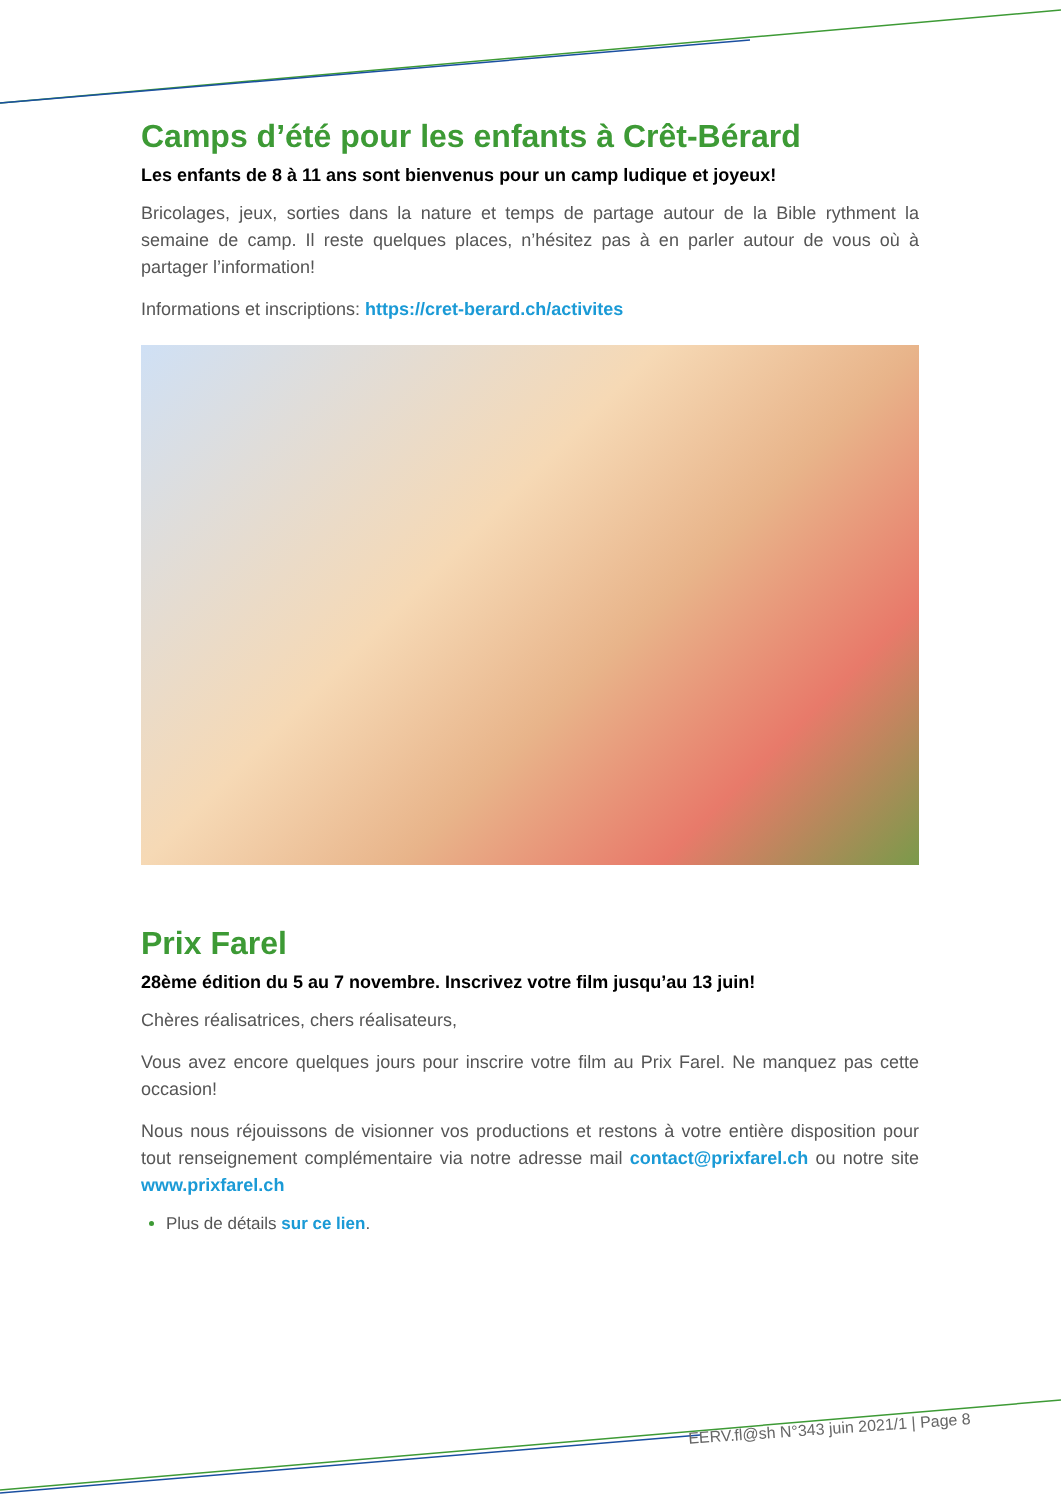Camps d’été pour les enfants à Crêt-Bérard
Les enfants de 8 à 11 ans sont bienvenus pour un camp ludique et joyeux!
Bricolages, jeux, sorties dans la nature et temps de partage autour de la Bible rythment la semaine de camp. Il reste quelques places, n’hésitez pas à en parler autour de vous où à partager l’information!
Informations et inscriptions: https://cret-berard.ch/activites
Prix Farel
28ème édition du 5 au 7 novembre. Inscrivez votre film jusqu’au 13 juin!
Chères réalisatrices, chers réalisateurs,
Vous avez encore quelques jours pour inscrire votre film au Prix Farel. Ne manquez pas cette occasion!
Nous nous réjouissons de visionner vos productions et restons à votre entière disposition pour tout renseignement complémentaire via notre adresse mail contact@prixfarel.ch ou notre site www.prixfarel.ch
Plus de détails sur ce lien.
EERV.fl@sh N°343 juin 2021/1 | Page 8